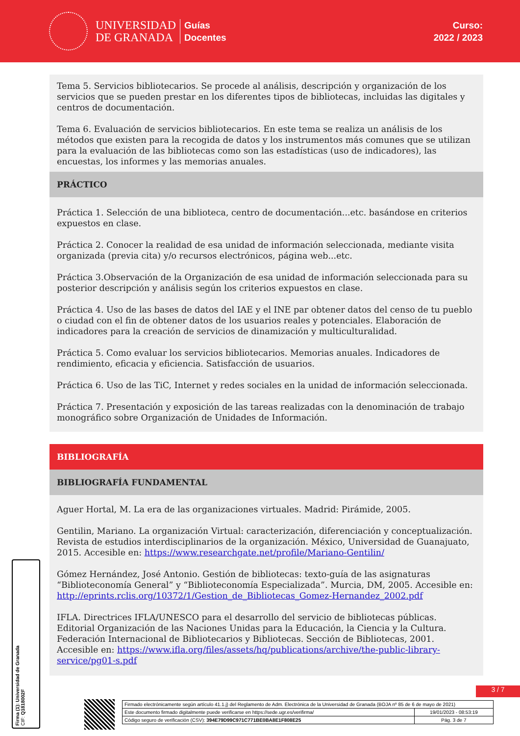UNIVERSIDAD
DE GRANADA
Guías
Docentes
Curso:
2022 / 2023
Tema 5. Servicios bibliotecarios. Se procede al análisis, descripción y organización de los servicios que se pueden prestar en los diferentes tipos de bibliotecas, incluidas las digitales y centros de documentación.
Tema 6. Evaluación de servicios bibliotecarios. En este tema se realiza un análisis de los métodos que existen para la recogida de datos y los instrumentos más comunes que se utilizan para la evaluación de las bibliotecas como son las estadísticas (uso de indicadores), las encuestas, los informes y las memorias anuales.
PRÁCTICO
Práctica 1. Selección de una biblioteca, centro de documentación...etc. basándose en criterios expuestos en clase.
Práctica 2. Conocer la realidad de esa unidad de información seleccionada, mediante visita organizada (previa cita) y/o recursos electrónicos, página web...etc.
Práctica 3.Observación de la Organización de esa unidad de información seleccionada para su posterior descripción y análisis según los criterios expuestos en clase.
Práctica 4. Uso de las bases de datos del IAE y el INE par obtener datos del censo de tu pueblo o ciudad con el fin de obtener datos de los usuarios reales y potenciales. Elaboración de indicadores para la creación de servicios de dinamización y multiculturalidad.
Práctica 5. Como evaluar los servicios bibliotecarios. Memorias anuales. Indicadores de rendimiento, eficacia y eficiencia. Satisfacción de usuarios.
Práctica 6. Uso de las TiC, Internet y redes sociales en la unidad de información seleccionada.
Práctica 7. Presentación y exposición de las tareas realizadas con la denominación de trabajo monográfico sobre Organización de Unidades de Información.
BIBLIOGRAFÍA
BIBLIOGRAFÍA FUNDAMENTAL
Aguer Hortal, M. La era de las organizaciones virtuales. Madrid: Pirámide, 2005.
Gentilin, Mariano. La organización Virtual: caracterización, diferenciación y conceptualización. Revista de estudios interdisciplinarios de la organización. México, Universidad de Guanajuato, 2015. Accesible en: https://www.researchgate.net/profile/Mariano-Gentilin/
Gómez Hernández, José Antonio. Gestión de bibliotecas: texto-guía de las asignaturas “Biblioteconomía General” y “Biblioteconomía Especializada”. Murcia, DM, 2005. Accesible en: http://eprints.rclis.org/10372/1/Gestion_de_Bibliotecas_Gomez-Hernandez_2002.pdf
IFLA. Directrices IFLA/UNESCO para el desarrollo del servicio de bibliotecas públicas. Editorial Organización de las Naciones Unidas para la Educación, la Ciencia y la Cultura. Federación Internacional de Bibliotecarios y Bibliotecas. Sección de Bibliotecas, 2001. Accesible en: https://www.ifla.org/files/assets/hq/publications/archive/the-public-library-service/pg01-s.pdf
Firma (1): Universidad de Granada
CIF: Q1818002F
3 / 7
| Firmado electrónicamente según artículo 41.1.j) del Reglamento de Adm. Electrónica de la Universidad de Granada (BOJA nº 85 de 6 de mayo de 2021) | |
| Este documento firmado digitalmente puede verificarse en https://sede.ugr.es/verifirma/ | 19/01/2023 - 08:53:19 |
| Código seguro de verificación (CSV): 394E79D99C971C771BE0BA8E1F808E25 | Pág. 3 de 7 |